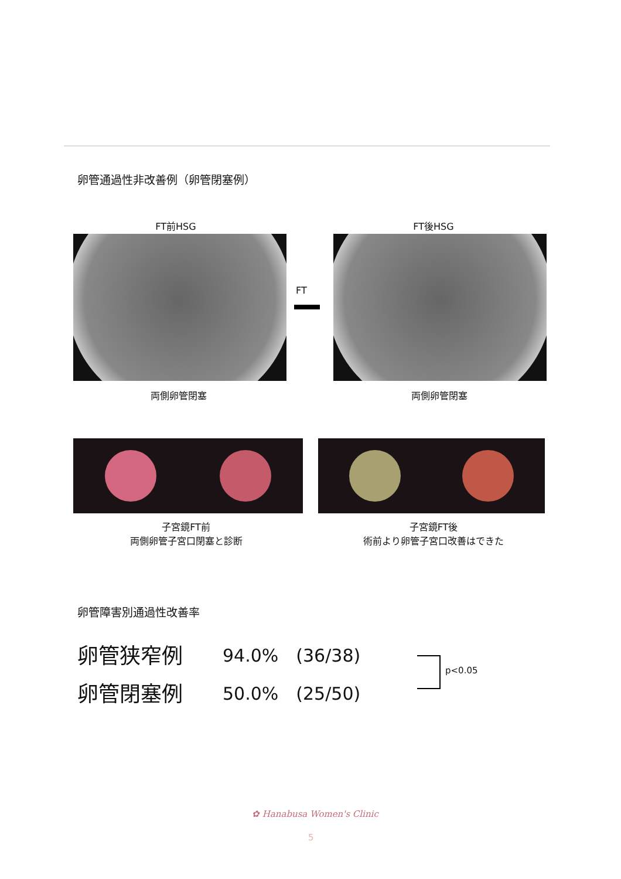卵管通過性非改善例（卵管閉塞例）
FT前HSG FT後HSG
FT
両側卵管閉塞 両側卵管閉塞
子宮鏡FT前
両側卵管子宮口閉塞と診断
子宮鏡FT後
術前より卵管子宮口改善はできた
卵管障害別通過性改善率
卵管狭窄例 94.0%　(36/38)
卵管閉塞例 50.0%　(25/50)
p<0.05
✿ Hanabusa Women's Clinic
5